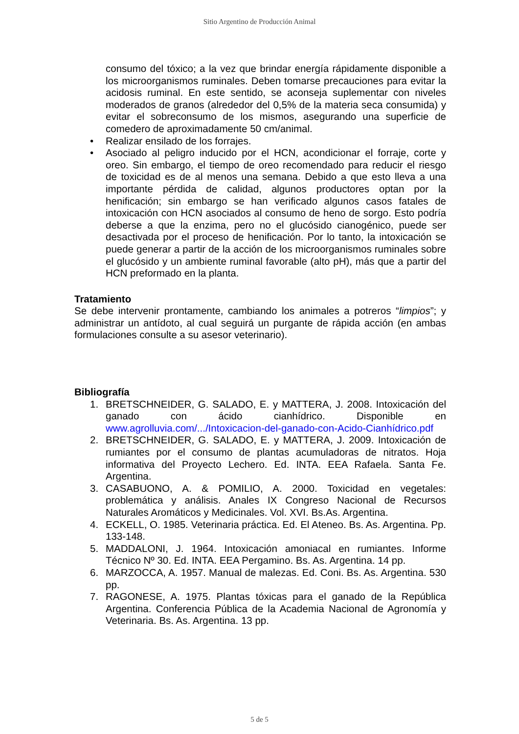Sitio Argentino de Producción Animal
consumo del tóxico; a la vez que brindar energía rápidamente disponible a los microorganismos ruminales. Deben tomarse precauciones para evitar la acidosis ruminal. En este sentido, se aconseja suplementar con niveles moderados de granos (alrededor del 0,5% de la materia seca consumida) y evitar el sobreconsumo de los mismos, asegurando una superficie de comedero de aproximadamente 50 cm/animal.
• Realizar ensilado de los forrajes.
• Asociado al peligro inducido por el HCN, acondicionar el forraje, corte y oreo. Sin embargo, el tiempo de oreo recomendado para reducir el riesgo de toxicidad es de al menos una semana. Debido a que esto lleva a una importante pérdida de calidad, algunos productores optan por la henificación; sin embargo se han verificado algunos casos fatales de intoxicación con HCN asociados al consumo de heno de sorgo. Esto podría deberse a que la enzima, pero no el glucósido cianogénico, puede ser desactivada por el proceso de henificación. Por lo tanto, la intoxicación se puede generar a partir de la acción de los microorganismos ruminales sobre el glucósido y un ambiente ruminal favorable (alto pH), más que a partir del HCN preformado en la planta.
Tratamiento
Se debe intervenir prontamente, cambiando los animales a potreros “limpios”; y administrar un antídoto, al cual seguirá un purgante de rápida acción (en ambas formulaciones consulte a su asesor veterinario).
Bibliografía
1. BRETSCHNEIDER, G. SALADO, E. y MATTERA, J. 2008. Intoxicación del ganado con ácido cianhídrico. Disponible en www.agrolluvia.com/.../Intoxicacion-del-ganado-con-Acido-Cianhídrico.pdf
2. BRETSCHNEIDER, G. SALADO, E. y MATTERA, J. 2009. Intoxicación de rumiantes por el consumo de plantas acumuladoras de nitratos. Hoja informativa del Proyecto Lechero. Ed. INTA. EEA Rafaela. Santa Fe. Argentina.
3. CASABUONO, A. & POMILIO, A. 2000. Toxicidad en vegetales: problemática y análisis. Anales IX Congreso Nacional de Recursos Naturales Aromáticos y Medicinales. Vol. XVI. Bs.As. Argentina.
4. ECKELL, O. 1985. Veterinaria práctica. Ed. El Ateneo. Bs. As. Argentina. Pp. 133-148.
5. MADDALONI, J. 1964. Intoxicación amoniacal en rumiantes. Informe Técnico Nº 30. Ed. INTA. EEA Pergamino. Bs. As. Argentina. 14 pp.
6. MARZOCCA, A. 1957. Manual de malezas. Ed. Coni. Bs. As. Argentina. 530 pp.
7. RAGONESE, A. 1975. Plantas tóxicas para el ganado de la República Argentina. Conferencia Pública de la Academia Nacional de Agronomía y Veterinaria. Bs. As. Argentina. 13 pp.
5 de 5